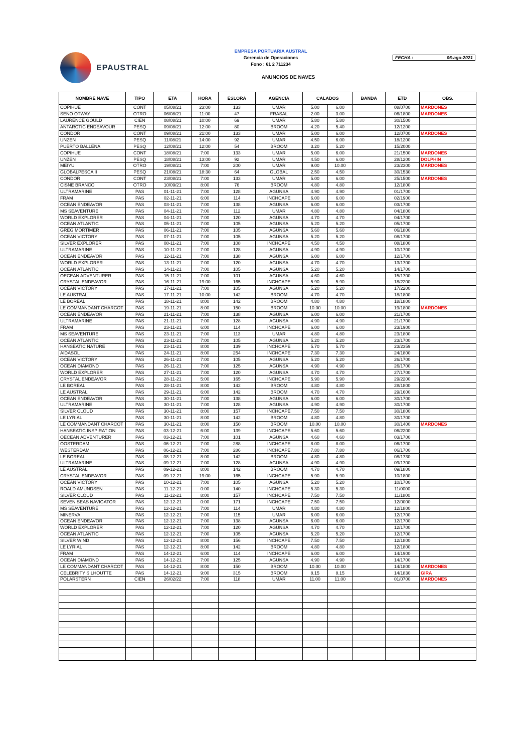EPAUSTRAL
EMPRESA PORTUARIA AUSTRAL
Gerencia de Operaciones
Fono : 61 2 711234
FECHA : 06-ago-2021
ANUNCIOS DE NAVES
| NOMBRE NAVE | TIPO | ETA | HORA | ESLORA | AGENCIA | CALADOS | | BANDA | ETD | OBS. |
| --- | --- | --- | --- | --- | --- | --- | --- | --- | --- | --- |
| COPIHUE | CONT | 05/08/21 | 23:00 | 133 | UMAR | 5.00 | 6.00 | | 08/0700 | MARDONES |
| SENO OTWAY | OTRO | 06/08/21 | 11:00 | 47 | FRASAL | 2.00 | 3.00 | | 06/1800 | MARDONES |
| LAURENCE GOULD | CIEN | 08/08/21 | 10:00 | 69 | UMAR | 5.80 | 5.80 | | 30/1500 | |
| ANTARCTIC ENDEAVOUR | PESQ | 09/08/21 | 12:00 | 80 | BROOM | 4.20 | 5.40 | | 12/1200 | |
| CONDOR | CONT | 09/08/21 | 21:00 | 133 | UMAR | 5.00 | 6.00 | | 12/0700 | MARDONES |
| UNZEN | PESQ | 11/08/21 | 14:00 | 92 | UMAR | 4.50 | 6.00 | | 18/1200 | |
| PUERTO BALLENA | PESQ | 12/08/21 | 12:00 | 54 | BROOM | 3.20 | 5.20 | | 15/2000 | |
| COPIHUE | CONT | 18/08/21 | 7:00 | 133 | UMAR | 5.00 | 6.00 | | 21/1500 | MARDONES |
| UNZEN | PESQ | 18/08/21 | 13:00 | 92 | UMAR | 4.50 | 6.00 | | 28/1200 | DOLPHIN |
| MEIYU | OTRO | 19/08/21 | 7:00 | 200 | UMAR | 9.00 | 10.00 | | 23/2300 | MARDONES |
| GLOBALPESCA II | PESQ | 21/08/21 | 18:30 | 64 | GLOBAL | 2.50 | 4.50 | | 30/1530 | |
| CONDOR | CONT | 23/08/21 | 7:00 | 133 | UMAR | 5.00 | 6.00 | | 25/1500 | MARDONES |
| CISNE BRANCO | OTRO | 10/09/21 | 8:00 | 76 | BROOM | 4.80 | 4.80 | | 12/1800 | |
| ULTRAMARINE | PAS | 01-11-21 | 7:00 | 128 | AGUNSA | 4.90 | 4.90 | | 01/1700 | |
| FRAM | PAS | 02-11-21 | 6:00 | 114 | INCHCAPE | 6.00 | 6.00 | | 02/1900 | |
| OCEAN ENDEAVOR | PAS | 03-11-21 | 7:00 | 138 | AGUNSA | 6.00 | 6.00 | | 03/1700 | |
| MS SEAVENTURE | PAS | 04-11-21 | 7:00 | 112 | UMAR | 4.80 | 4.80 | | 04/1800 | |
| WORLD EXPLORER | PAS | 04-11-21 | 7:00 | 120 | AGUNSA | 4.70 | 4.70 | | 04/1700 | |
| OCEAN ATLANTIC | PAS | 05-11-21 | 7:00 | 105 | AGUNSA | 5.20 | 5.20 | | 05/1700 | |
| GREG MORTIMER | PAS | 06-11-21 | 7:00 | 105 | AGUNSA | 5.60 | 5.60 | | 06/1800 | |
| OCEAN VICTORY | PAS | 07-11-21 | 7:00 | 105 | AGUNSA | 5.20 | 5.20 | | 08/1700 | |
| SILVER EXPLORER | PAS | 08-11-21 | 7:00 | 108 | INCHCAPE | 4.50 | 4.50 | | 08/1800 | |
| ULTRAMARINE | PAS | 10-11-21 | 7:00 | 128 | AGUNSA | 4.90 | 4.90 | | 10/1700 | |
| OCEAN ENDEAVOR | PAS | 12-11-21 | 7:00 | 138 | AGUNSA | 6.00 | 6.00 | | 12/1700 | |
| WORLD EXPLORER | PAS | 13-11-21 | 7:00 | 120 | AGUNSA | 4.70 | 4.70 | | 13/1700 | |
| OCEAN ATLANTIC | PAS | 14-11-21 | 7:00 | 105 | AGUNSA | 5.20 | 5.20 | | 14/1700 | |
| OECEAN ADVENTURER | PAS | 15-11-21 | 7:00 | 101 | AGUNSA | 4.60 | 4.60 | | 15/1700 | |
| CRYSTAL ENDEAVOR | PAS | 16-11-21 | 19:00 | 165 | INCHCAPE | 5.90 | 5.90 | | 18/2200 | |
| OCEAN VICTORY | PAS | 17-11-21 | 7:00 | 105 | AGUNSA | 5.20 | 5.20 | | 17/2200 | |
| LE AUSTRAL | PAS | 17-11-21 | 10:00 | 142 | BROOM | 4.70 | 4.70 | | 18/1800 | |
| LE BOREAL | PAS | 18-11-21 | 8:00 | 142 | BROOM | 4.80 | 4.80 | | 18/1800 | |
| LE COMMANDANT CHARCOT | PAS | 19-11-21 | 8:00 | 150 | BROOM | 10.00 | 10.00 | | 19/1800 | MARDONES |
| OCEAN ENDEAVOR | PAS | 21-11-21 | 7:00 | 138 | AGUNSA | 6.00 | 6.00 | | 21/1700 | |
| ULTRAMARINE | PAS | 21-11-21 | 7:00 | 128 | AGUNSA | 4.90 | 4.90 | | 21/1700 | |
| FRAM | PAS | 23-11-21 | 6:00 | 114 | INCHCAPE | 6.00 | 6.00 | | 23/1900 | |
| MS SEAVENTURE | PAS | 23-11-21 | 7:00 | 113 | UMAR | 4.80 | 4.80 | | 23/1800 | |
| OCEAN ATLANTIC | PAS | 23-11-21 | 7:00 | 105 | AGUNSA | 5.20 | 5.20 | | 23/1700 | |
| HANSEATIC NATURE | PAS | 23-11-21 | 8:00 | 139 | INCHCAPE | 5.70 | 5.70 | | 23/2359 | |
| AIDASOL | PAS | 24-11-21 | 8:00 | 254 | INCHCAPE | 7.30 | 7.30 | | 24/1800 | |
| OCEAN VICTORY | PAS | 26-11-21 | 7:00 | 105 | AGUNSA | 5.20 | 5.20 | | 26/1700 | |
| OCEAN DIAMOND | PAS | 26-11-21 | 7:00 | 125 | AGUNSA | 4.90 | 4.90 | | 26/1700 | |
| WORLD EXPLORER | PAS | 27-11-21 | 7:00 | 120 | AGUNSA | 4.70 | 4.70 | | 27/1700 | |
| CRYSTAL ENDEAVOR | PAS | 28-11-21 | 5:00 | 165 | INCHCAPE | 5.90 | 5.90 | | 29/2200 | |
| LE BOREAL | PAS | 28-11-21 | 8:00 | 142 | BROOM | 4.80 | 4.80 | | 28/1800 | |
| LE AUSTRAL | PAS | 29-11-21 | 6:00 | 142 | BROOM | 4.70 | 4.70 | | 29/1600 | |
| OCEAN ENDEAVOR | PAS | 30-11-21 | 7:00 | 138 | AGUNSA | 6.00 | 6.00 | | 30/1700 | |
| ULTRAMARINE | PAS | 30-11-21 | 7:00 | 128 | AGUNSA | 4.90 | 4.90 | | 30/1700 | |
| SILVER CLOUD | PAS | 30-11-21 | 8:00 | 157 | INCHCAPE | 7.50 | 7.50 | | 30/1800 | |
| LE LYRIAL | PAS | 30-11-21 | 8:00 | 142 | BROOM | 4.80 | 4.80 | | 30/1700 | |
| LE COMMANDANT CHARCOT | PAS | 30-11-21 | 8:00 | 150 | BROOM | 10.00 | 10.00 | | 30/1400 | MARDONES |
| HANSEATIC INSPIRATION | PAS | 03-12-21 | 6:00 | 139 | INCHCAPE | 5.60 | 5.60 | | 06/2200 | |
| OECEAN ADVENTURER | PAS | 03-12-21 | 7:00 | 101 | AGUNSA | 4.60 | 4.60 | | 03/1700 | |
| OOSTERDAM | PAS | 06-12-21 | 7:00 | 288 | INCHCAPE | 8.00 | 8.00 | | 06/1700 | |
| WESTERDAM | PAS | 06-12-21 | 7:00 | 286 | INCHCAPE | 7.80 | 7.80 | | 06/1700 | |
| LE BOREAL | PAS | 08-12-21 | 8:00 | 142 | BROOM | 4.80 | 4.80 | | 08/1730 | |
| ULTRAMARINE | PAS | 09-12-21 | 7:00 | 128 | AGUNSA | 4.90 | 4.90 | | 09/1700 | |
| LE AUSTRAL | PAS | 09-12-21 | 8:00 | 142 | BROOM | 4.70 | 4.70 | | 09/1800 | |
| CRYSTAL ENDEAVOR | PAS | 09-12-21 | 19:00 | 165 | INCHCAPE | 5.90 | 5.90 | | 10/1800 | |
| OCEAN VICTORY | PAS | 10-12-21 | 7:00 | 105 | AGUNSA | 5.20 | 5.20 | | 10/1700 | |
| ROALD AMUNDSEN | PAS | 11-12-21 | 0:00 | 140 | INCHCAPE | 5.30 | 5.30 | | 11/0000 | |
| SILVER CLOUD | PAS | 11-12-21 | 8:00 | 157 | INCHCAPE | 7.50 | 7.50 | | 11/1800 | |
| SEVEN SEAS NAVIGATOR | PAS | 12-12-21 | 0:00 | 171 | INCHCAPE | 7.50 | 7.50 | | 12/0000 | |
| MS SEAVENTURE | PAS | 12-12-21 | 7:00 | 114 | UMAR | 4.80 | 4.80 | | 12/1800 | |
| MINERVA | PAS | 12-12-21 | 7:00 | 115 | UMAR | 6.00 | 6.00 | | 12/1700 | |
| OCEAN ENDEAVOR | PAS | 12-12-21 | 7:00 | 138 | AGUNSA | 6.00 | 6.00 | | 12/1700 | |
| WORLD EXPLORER | PAS | 12-12-21 | 7:00 | 120 | AGUNSA | 4.70 | 4.70 | | 12/1700 | |
| OCEAN ATLANTIC | PAS | 12-12-21 | 7:00 | 105 | AGUNSA | 5.20 | 5.20 | | 12/1700 | |
| SILVER WIND | PAS | 12-12-21 | 8:00 | 156 | INCHCAPE | 7.50 | 7.50 | | 12/1800 | |
| LE LYRIAL | PAS | 12-12-21 | 8:00 | 142 | BROOM | 4.80 | 4.80 | | 12/1800 | |
| FRAM | PAS | 14-12-21 | 6:00 | 114 | INCHCAPE | 6.00 | 6.00 | | 14/1900 | |
| OCEAN DIAMOND | PAS | 14-12-21 | 7:00 | 125 | AGUNSA | 4.90 | 4.90 | | 14/1700 | |
| LE COMMANDANT CHARCOT | PAS | 14-12-21 | 8:00 | 150 | BROOM | 10.00 | 10.00 | | 14/1800 | MARDONES |
| CELEBRITY SILHOUTTE | PAS | 14-12-21 | 9:00 | 315 | BROOM | 8.15 | 8.15 | | 14/1830 | GIRA |
| POLARSTERN | CIEN | 26/02/22 | 7:00 | 118 | UMAR | 11.00 | 11.00 | | 01/0700 | MARDONES |